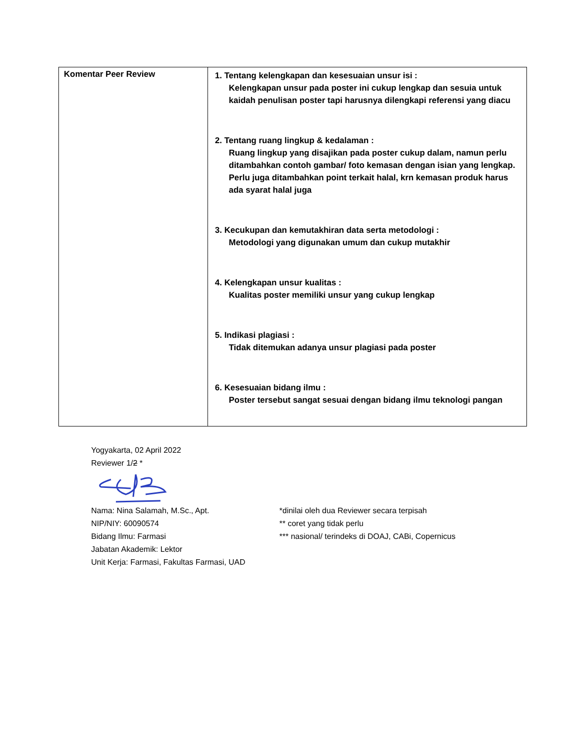| Komentar Peer Review | 1. Tentang kelengkapan dan kesesuaian unsur isi : Kelengkapan unsur pada poster ini cukup lengkap dan sesuia untuk kaidah penulisan poster tapi harusnya dilengkapi referensi yang diacu 2. Tentang ruang lingkup & kedalaman : Ruang lingkup yang disajikan pada poster cukup dalam, namun perlu ditambahkan contoh gambar/ foto kemasan dengan isian yang lengkap. Perlu juga ditambahkan point terkait halal, krn kemasan produk harus ada syarat halal juga 3. Kecukupan dan kemutakhiran data serta metodologi : Metodologi yang digunakan umum dan cukup mutakhir 4. Kelengkapan unsur kualitas : Kualitas poster memiliki unsur yang cukup lengkap 5. Indikasi plagiasi : Tidak ditemukan adanya unsur plagiasi pada poster 6. Kesesuaian bidang ilmu : Poster tersebut sangat sesuai dengan bidang ilmu teknologi pangan |
Yogyakarta, 02 April 2022
Reviewer 1/2 *
Nama: Nina Salamah, M.Sc., Apt.
NIP/NIY: 60090574
Bidang Ilmu: Farmasi
Jabatan Akademik: Lektor
Unit Kerja: Farmasi, Fakultas Farmasi, UAD
*dinilai oleh dua Reviewer secara terpisah
** coret yang tidak perlu
*** nasional/ terindeks di DOAJ, CABi, Copernicus